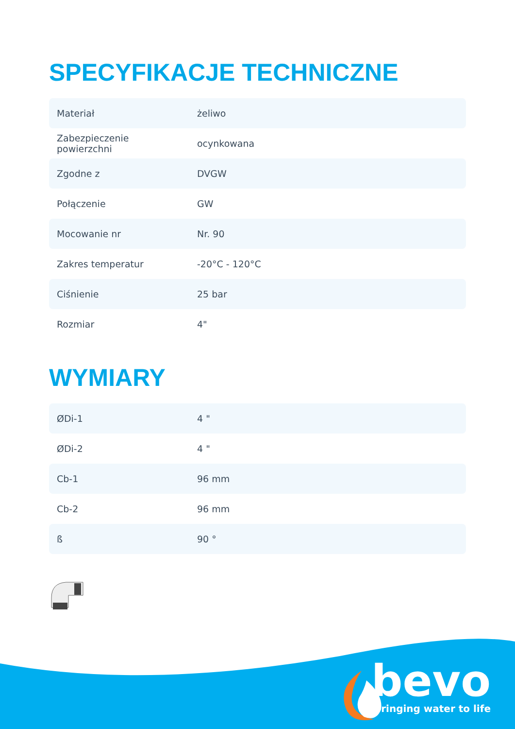SPECYFIKACJE TECHNICZNE
| Materiał | żeliwo |
| Zabezpieczenie powierzchni | ocynkowana |
| Zgodne z | DVGW |
| Połączenie | GW |
| Mocowanie nr | Nr. 90 |
| Zakres temperatur | -20°C - 120°C |
| Ciśnienie | 25 bar |
| Rozmiar | 4" |
WYMIARY
| ØDi-1 | 4 " |
| ØDi-2 | 4 " |
| Cb-1 | 96 mm |
| Cb-2 | 96 mm |
| ß | 90 ° |
bevo
bringing water to life